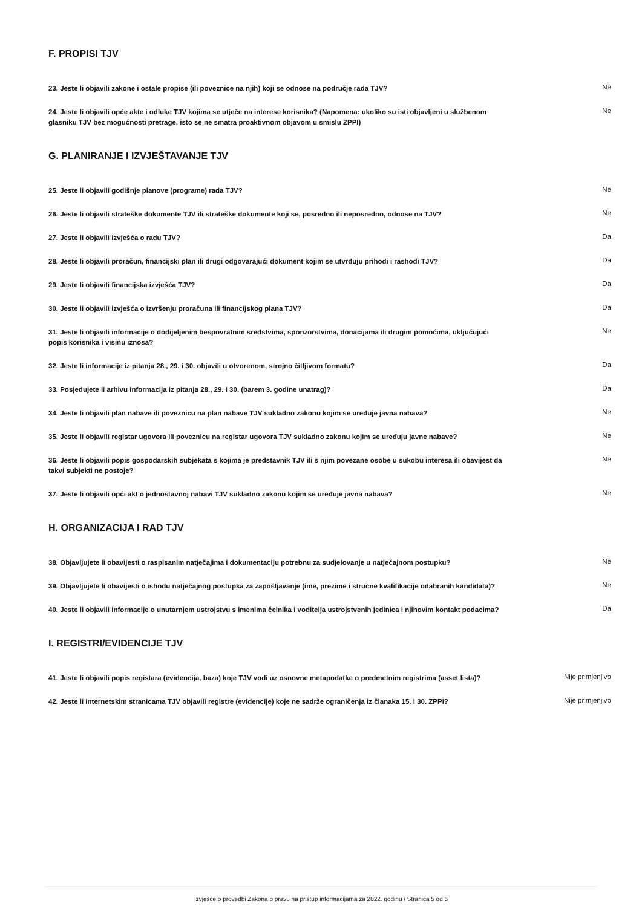F. PROPISI TJV
| 23. Jeste li objavili zakone i ostale propise (ili poveznice na njih) koji se odnose na područje rada TJV? | Ne |
| 24. Jeste li objavili opće akte i odluke TJV kojima se utječe na interese korisnika? (Napomena: ukoliko su isti objavljeni u službenom glasniku TJV bez mogućnosti pretrage, isto se ne smatra proaktivnom objavom u smislu ZPPI) | Ne |
G. PLANIRANJE I IZVJEŠTAVANJE TJV
| 25. Jeste li objavili godišnje planove (programe) rada TJV? | Ne |
| 26. Jeste li objavili strateške dokumente TJV ili strateške dokumente koji se, posredno ili neposredno, odnose na TJV? | Ne |
| 27. Jeste li objavili izvješća o radu TJV? | Da |
| 28. Jeste li objavili proračun, financijski plan ili drugi odgovarajući dokument kojim se utvrđuju prihodi i rashodi TJV? | Da |
| 29. Jeste li objavili financijska izvješća TJV? | Da |
| 30. Jeste li objavili izvješća o izvršenju proračuna ili financijskog plana TJV? | Da |
| 31. Jeste li objavili informacije o dodijeljenim bespovratnim sredstvima, sponzorstvima, donacijama ili drugim pomoćima, uključujući popis korisnika i visinu iznosa? | Ne |
| 32. Jeste li informacije iz pitanja 28., 29. i 30. objavili u otvorenom, strojno čitljivom formatu? | Da |
| 33. Posjedujete li arhivu informacija iz pitanja 28., 29. i 30. (barem 3. godine unatrag)? | Da |
| 34. Jeste li objavili plan nabave ili poveznicu na plan nabave TJV sukladno zakonu kojim se uređuje javna nabava? | Ne |
| 35. Jeste li objavili registar ugovora ili poveznicu na registar ugovora TJV sukladno zakonu kojim se uređuju javne nabave? | Ne |
| 36. Jeste li objavili popis gospodarskih subjekata s kojima je predstavnik TJV ili s njim povezane osobe u sukobu interesa ili obavijest da takvi subjekti ne postoje? | Ne |
| 37. Jeste li objavili opći akt o jednostavnoj nabavi TJV sukladno zakonu kojim se uređuje javna nabava? | Ne |
H. ORGANIZACIJA I RAD TJV
| 38. Objavljujete li obavijesti o raspisanim natječajima i dokumentaciju potrebnu za sudjelovanje u natječajnom postupku? | Ne |
| 39. Objavljujete li obavijesti o ishodu natječajnog postupka za zapošljavanje (ime, prezime i stručne kvalifikacije odabranih kandidata)? | Ne |
| 40. Jeste li objavili informacije o unutarnjem ustrojstvu s imenima čelnika i voditelja ustrojstvenih jedinica i njihovim kontakt podacima? | Da |
I. REGISTRI/EVIDENCIJE TJV
| 41. Jeste li objavili popis registara (evidencija, baza) koje TJV vodi uz osnovne metapodatke o predmetnim registrima (asset lista)? | Nije primjenjivo |
| 42. Jeste li internetskim stranicama TJV objavili registre (evidencije) koje ne sadrže ograničenja iz članaka 15. i 30. ZPPI? | Nije primjenjivo |
Izvješće o provedbi Zakona o pravu na pristup informacijama za 2022. godinu / Stranica 5 od 6